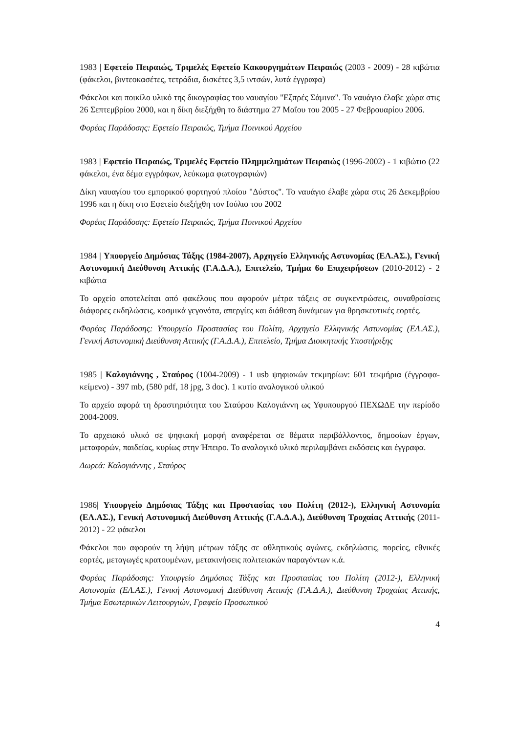1983 | Εφετείο Πειραιώς, Τριμελές Εφετείο Κακουργημάτων Πειραιώς (2003 - 2009) - 28 κιβώτια (φάκελοι, βιντεοκασέτες, τετράδια, δισκέτες 3,5 ιντσών, λυτά έγγραφα)
Φάκελοι και ποικίλο υλικό της δικογραφίας του ναυαγίου "Εξπρές Σάμινα". Το ναυάγιο έλαβε χώρα στις 26 Σεπτεμβρίου 2000, και η δίκη διεξήχθη το διάστημα 27 Μαΐου του 2005 - 27 Φεβρουαρίου 2006.
Φορέας Παράδοσης: Εφετείο Πειραιώς, Τμήμα Ποινικού Αρχείου
1983 | Εφετείο Πειραιώς, Τριμελές Εφετείο Πλημμελημάτων Πειραιώς (1996-2002) - 1 κιβώτιο (22 φάκελοι, ένα δέμα εγγράφων, λεύκωμα φωτογραφιών)
Δίκη ναυαγίου του εμπορικού φορτηγού πλοίου "Δύστος". Το ναυάγιο έλαβε χώρα στις 26 Δεκεμβρίου 1996 και η δίκη στο Εφετείο διεξήχθη τον Ιούλιο του 2002
Φορέας Παράδοσης: Εφετείο Πειραιώς, Τμήμα Ποινικού Αρχείου
1984 | Υπουργείο Δημόσιας Τάξης (1984-2007), Αρχηγείο Ελληνικής Αστυνομίας (ΕΛ.ΑΣ.), Γενική Αστυνομική Διεύθυνση Αττικής (Γ.Α.Δ.Α.), Επιτελείο, Τμήμα 6ο Επιχειρήσεων (2010-2012) - 2 κιβώτια
Το αρχείο αποτελείται από φακέλους που αφορούν μέτρα τάξεις σε συγκεντρώσεις, συναθροίσεις διάφορες εκδηλώσεις, κοσμικά γεγονότα, απεργίες και διάθεση δυνάμεων για θρησκευτικές εορτές.
Φορέας Παράδοσης: Υπουργείο Προστασίας του Πολίτη, Αρχηγείο Ελληνικής Αστυνομίας (ΕΛ.ΑΣ.), Γενική Αστυνομική Διεύθυνση Αττικής (Γ.Α.Δ.Α.), Επιτελείο, Τμήμα Διοικητικής Υποστήριξης
1985 | Καλογιάννης , Σταύρος (1004-2009) - 1 usb ψηφιακών τεκμηρίων: 601 τεκμήρια (έγγραφα-κείμενο) - 397 mb, (580 pdf, 18 jpg, 3 doc). 1 κυτίο αναλογικού υλικού
Το αρχείο αφορά τη δραστηριότητα του Σταύρου Καλογιάννη ως Υφυπουργού ΠΕΧΩΔΕ την περίοδο 2004-2009.
Το αρχειακό υλικό σε ψηφιακή μορφή αναφέρεται σε θέματα περιβάλλοντος, δημοσίων έργων, μεταφορών, παιδείας, κυρίως στην Ήπειρο. Το αναλογικό υλικό περιλαμβάνει εκδόσεις και έγγραφα.
Δωρεά: Καλογιάννης , Σταύρος
1986| Υπουργείο Δημόσιας Τάξης και Προστασίας του Πολίτη (2012-), Ελληνική Αστυνομία (ΕΛ.ΑΣ.), Γενική Αστυνομική Διεύθυνση Αττικής (Γ.Α.Δ.Α.), Διεύθυνση Τροχαίας Αττικής (2011-2012) - 22 φάκελοι
Φάκελοι που αφορούν τη λήψη μέτρων τάξης σε αθλητικούς αγώνες, εκδηλώσεις, πορείες, εθνικές εορτές, μεταγωγές κρατουμένων, μετακινήσεις πολιτειακών παραγόντων κ.ά.
Φορέας Παράδοσης: Υπουργείο Δημόσιας Τάξης και Προστασίας του Πολίτη (2012-), Ελληνική Αστυνομία (ΕΛ.ΑΣ.), Γενική Αστυνομική Διεύθυνση Αττικής (Γ.Α.Δ.Α.), Διεύθυνση Τροχαίας Αττικής, Τμήμα Εσωτερικών Λειτουργιών, Γραφείο Προσωπικού
4